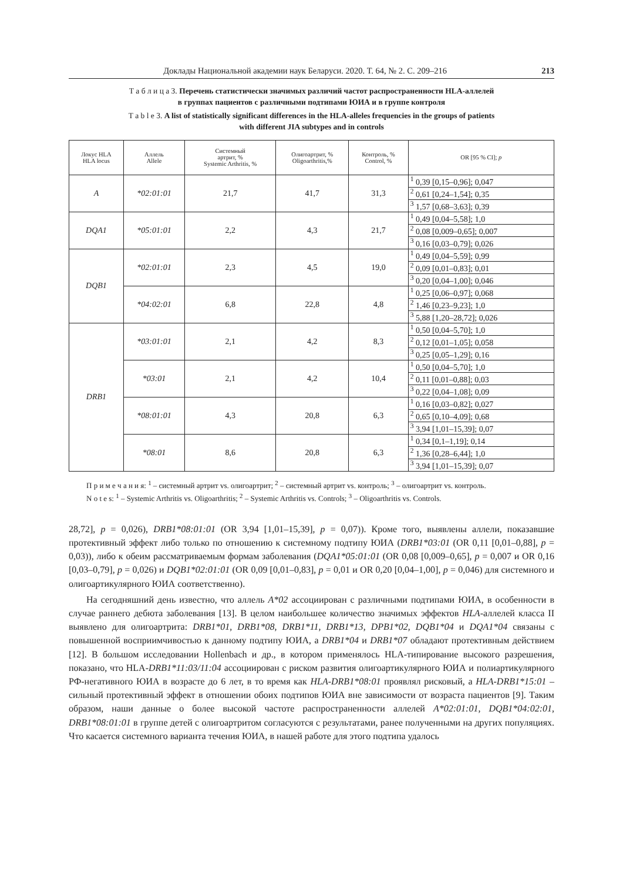Доклады Национальной академии наук Беларуси. 2020. Т. 64, № 2. С. 209–216 213
Т а б л и ц а 3. Перечень статистически значимых различий частот распространенности HLA-аллелей
в группах пациентов с различными подтипами ЮИА и в группе контроля
T a b l e 3. A list of statistically significant differences in the HLA-alleles frequencies in the groups of patients
with different JIA subtypes and in controls
| Локус HLA HLA locus | Аллель Allele | Системный артрит, % Systemic Arthritis, % | Олигоартрит, % Oligoarthritis,% | Контроль, % Control, % | OR [95 % CI]; p |
| --- | --- | --- | --- | --- | --- |
| A | *02:01:01 | 21,7 | 41,7 | 31,3 | <sup>1</sup> 0,39 [0,15–0,96]; 0,047 |
| | | | | | <sup>2</sup> 0,61 [0,24–1,54]; 0,35 |
| | | | | | <sup>3</sup> 1,57 [0,68–3,63]; 0,39 |
| DQA1 | *05:01:01 | 2,2 | 4,3 | 21,7 | <sup>1</sup> 0,49 [0,04–5,58]; 1,0 |
| | | | | | <sup>2</sup> 0,08 [0,009–0,65]; 0,007 |
| | | | | | <sup>3</sup> 0,16 [0,03–0,79]; 0,026 |
| DQB1 | *02:01:01 | 2,3 | 4,5 | 19,0 | <sup>1</sup> 0,49 [0,04–5,59]; 0,99 |
| | | | | | <sup>2</sup> 0,09 [0,01–0,83]; 0,01 |
| | | | | | <sup>3</sup> 0,20 [0,04–1,00]; 0,046 |
| | *04:02:01 | 6,8 | 22,8 | 4,8 | <sup>1</sup> 0,25 [0,06–0,97]; 0,068 |
| | | | | | <sup>2</sup> 1,46 [0,23–9,23]; 1,0 |
| | | | | | <sup>3</sup> 5,88 [1,20–28,72]; 0,026 |
| DRB1 | *03:01:01 | 2,1 | 4,2 | 8,3 | <sup>1</sup> 0,50 [0,04–5,70]; 1,0 |
| | | | | | <sup>2</sup> 0,12 [0,01–1,05]; 0,058 |
| | | | | | <sup>3</sup> 0,25 [0,05–1,29]; 0,16 |
| | *03:01 | 2,1 | 4,2 | 10,4 | <sup>1</sup> 0,50 [0,04–5,70]; 1,0 |
| | | | | | <sup>2</sup> 0,11 [0,01–0,88]; 0,03 |
| | | | | | <sup>3</sup> 0,22 [0,04–1,08]; 0,09 |
| | *08:01:01 | 4,3 | 20,8 | 6,3 | <sup>1</sup> 0,16 [0,03–0,82]; 0,027 |
| | | | | | <sup>2</sup> 0,65 [0,10–4,09]; 0,68 |
| | | | | | <sup>3</sup> 3,94 [1,01–15,39]; 0,07 |
| | *08:01 | 8,6 | 20,8 | 6,3 | <sup>1</sup> 0,34 [0,1–1,19]; 0,14 |
| | | | | | <sup>2</sup> 1,36 [0,28–6,44]; 1,0 |
| | | | | | <sup>3</sup> 3,94 [1,01–15,39]; 0,07 |
П р и м е ч а н и я: <sup>1</sup> – системный артрит vs. олигоартрит; <sup>2</sup> – системный артрит vs. контроль; <sup>3</sup> – олигоартрит vs. контроль.
N o t e s: <sup>1</sup> – Systemic Arthritis vs. Oligoarthritis; <sup>2</sup> – Systemic Arthritis vs. Controls; <sup>3</sup> – Oligoarthritis vs. Controls.
28,72], p = 0,026), DRB1*08:01:01 (OR 3,94 [1,01–15,39], p = 0,07)). Кроме того, выявлены аллели, показавшие протективный эффект либо только по отношению к системному подтипу ЮИА (DRB1*03:01 (OR 0,11 [0,01–0,88], p = 0,03)), либо к обеим рассматриваемым формам заболевания (DQA1*05:01:01 (OR 0,08 [0,009–0,65], p = 0,007 и OR 0,16 [0,03–0,79], p = 0,026) и DQB1*02:01:01 (OR 0,09 [0,01–0,83], p = 0,01 и OR 0,20 [0,04–1,00], p = 0,046) для системного и олигоартикулярного ЮИА соответственно).
На сегодняшний день известно, что аллель A*02 ассоциирован с различными подтипами ЮИА, в особенности в случае раннего дебюта заболевания [13]. В целом наибольшее количество значимых эффектов HLA-аллелей класса II выявлено для олигоартрита: DRB1*01, DRB1*08, DRB1*11, DRB1*13, DPB1*02, DQB1*04 и DQA1*04 связаны с повышенной восприимчивостью к данному подтипу ЮИА, а DRB1*04 и DRB1*07 обладают протективным действием [12]. В большом исследовании Hollenbach и др., в котором применялось HLA-типирование высокого разрешения, показано, что HLA-DRB1*11:03/11:04 ассоциирован с риском развития олигоартикулярного ЮИА и полиартикулярного РФ-негативного ЮИА в возрасте до 6 лет, в то время как HLA-DRB1*08:01 проявлял рисковый, а HLA-DRB1*15:01 – сильный протективный эффект в отношении обоих подтипов ЮИА вне зависимости от возраста пациентов [9]. Таким образом, наши данные о более высокой частоте распространенности аллелей A*02:01:01, DQB1*04:02:01, DRB1*08:01:01 в группе детей с олигоартритом согласуются с результатами, ранее полученными на других популяциях. Что касается системного варианта течения ЮИА, в нашей работе для этого подтипа удалось